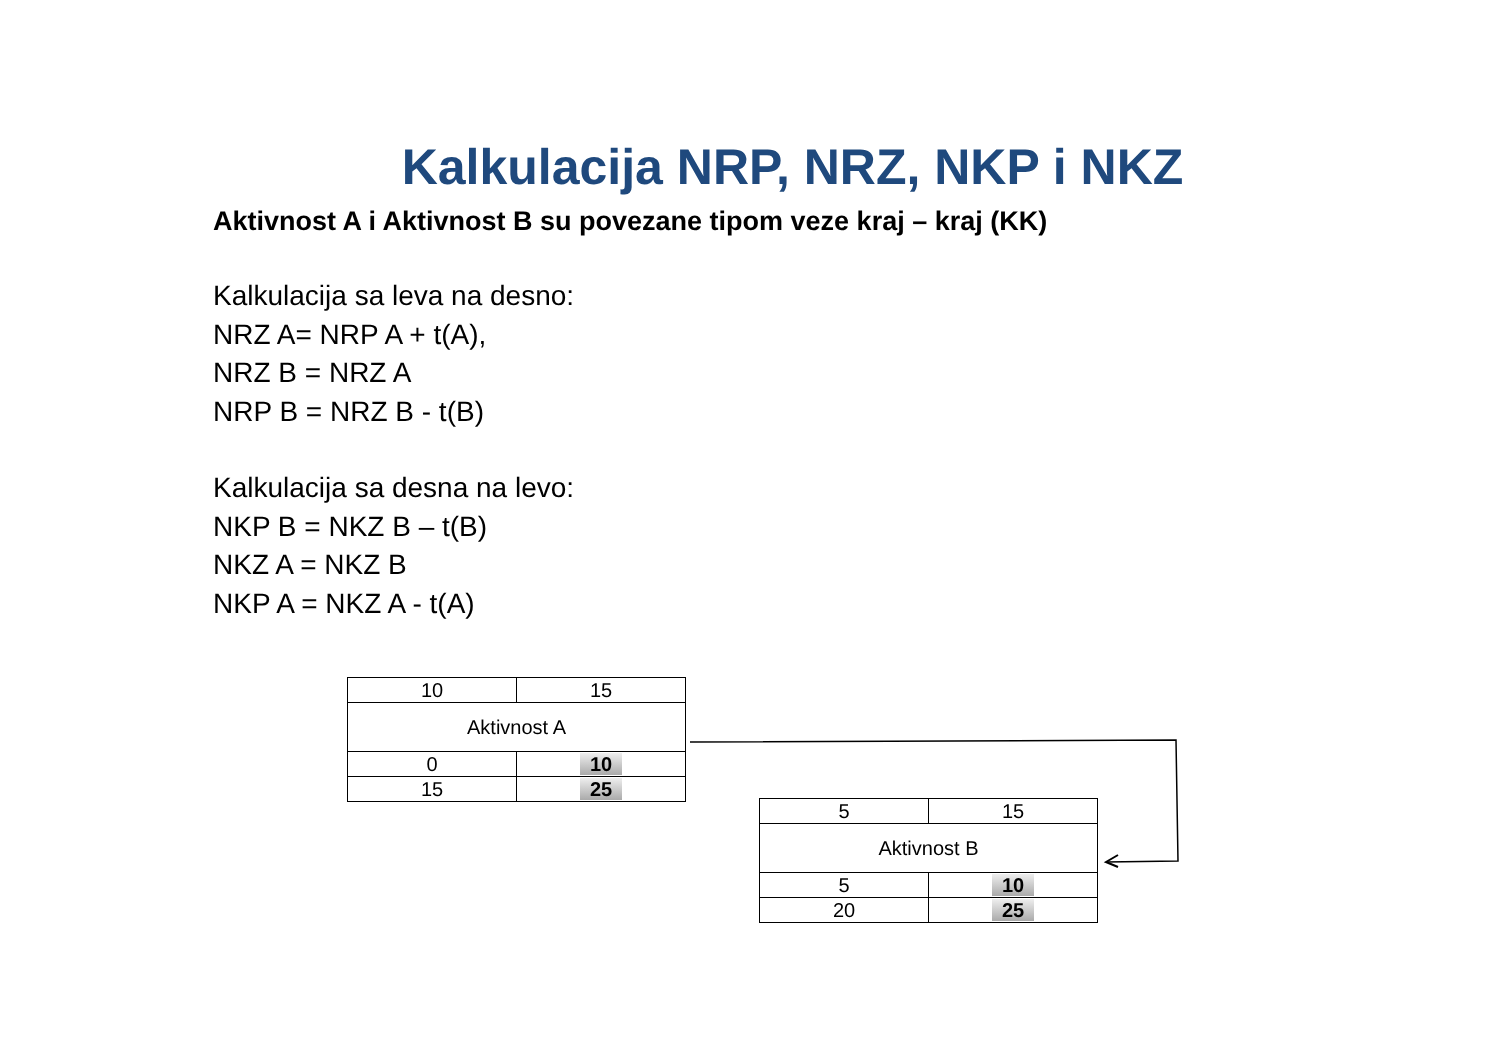Kalkulacija NRP, NRZ, NKP i NKZ
Aktivnost A i Aktivnost B su povezane tipom veze kraj – kraj (KK)
Kalkulacija sa leva na desno:
NRZ A= NRP A + t(A),
NRZ B = NRZ A
NRP B = NRZ B - t(B)
Kalkulacija sa desna na levo:
NKP B = NKZ B – t(B)
NKZ A = NKZ B
NKP A = NKZ A - t(A)
| 10 | 15 |
| Aktivnost A | |
| 0 | 10 |
| 15 | 25 |
| 5 | 15 |
| Aktivnost B | |
| 5 | 10 |
| 20 | 25 |